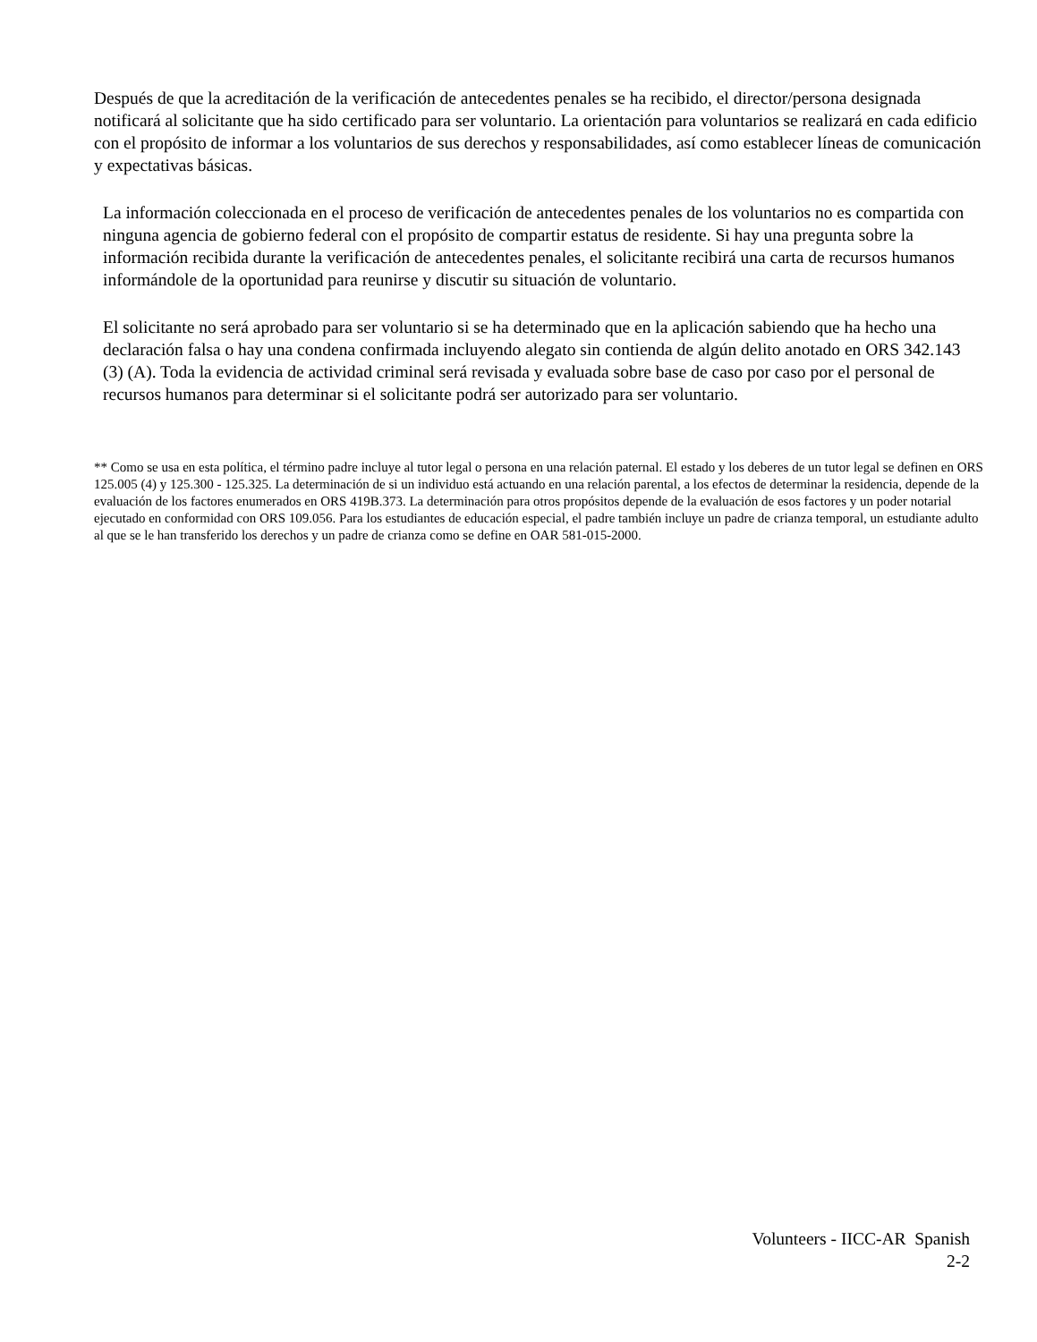Después de que la acreditación de la verificación de antecedentes penales se ha recibido, el director/persona designada notificará al solicitante que ha sido certificado para ser voluntario. La orientación para voluntarios se realizará en cada edificio con el propósito de informar a los voluntarios de sus derechos y responsabilidades, así como establecer líneas de comunicación y expectativas básicas.
La información coleccionada en el proceso de verificación de antecedentes penales de los voluntarios no es compartida con ninguna agencia de gobierno federal con el propósito de compartir estatus de residente. Si hay una pregunta sobre la información recibida durante la verificación de antecedentes penales, el solicitante recibirá una carta de recursos humanos informándole de la oportunidad para reunirse y discutir su situación de voluntario.
El solicitante no será aprobado para ser voluntario si se ha determinado que en la aplicación sabiendo que ha hecho una declaración falsa o hay una condena confirmada incluyendo alegato sin contienda de algún delito anotado en ORS 342.143 (3) (A). Toda la evidencia de actividad criminal será revisada y evaluada sobre base de caso por caso por el personal de recursos humanos para determinar si el solicitante podrá ser autorizado para ser voluntario.
** Como se usa en esta política, el término padre incluye al tutor legal o persona en una relación paternal. El estado y los deberes de un tutor legal se definen en ORS 125.005 (4) y 125.300 - 125.325. La determinación de si un individuo está actuando en una relación parental, a los efectos de determinar la residencia, depende de la evaluación de los factores enumerados en ORS 419B.373. La determinación para otros propósitos depende de la evaluación de esos factores y un poder notarial ejecutado en conformidad con ORS 109.056. Para los estudiantes de educación especial, el padre también incluye un padre de crianza temporal, un estudiante adulto al que se le han transferido los derechos y un padre de crianza como se define en OAR 581-015-2000.
Volunteers - IICC-AR Spanish
2-2